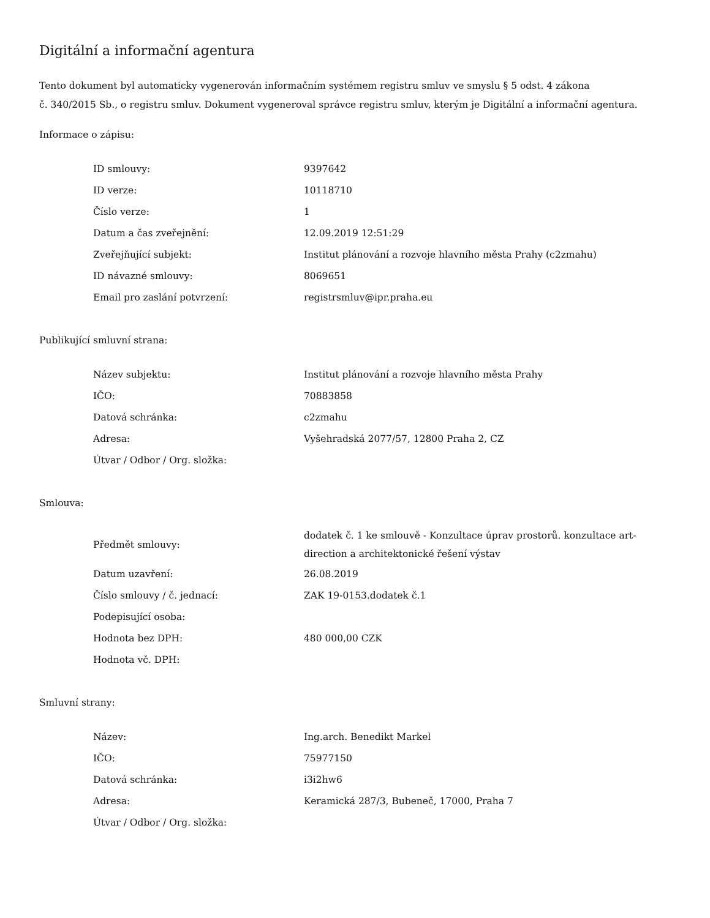Digitální a informační agentura
Tento dokument byl automaticky vygenerován informačním systémem registru smluv ve smyslu § 5 odst. 4 zákona
č. 340/2015 Sb., o registru smluv. Dokument vygeneroval správce registru smluv, kterým je Digitální a informační agentura.
Informace o zápisu:
| ID smlouvy: | 9397642 |
| ID verze: | 10118710 |
| Číslo verze: | 1 |
| Datum a čas zveřejnění: | 12.09.2019 12:51:29 |
| Zveřejňující subjekt: | Institut plánování a rozvoje hlavního města Prahy (c2zmahu) |
| ID návazné smlouvy: | 8069651 |
| Email pro zaslání potvrzení: | registrsmluv@ipr.praha.eu |
Publikující smluvní strana:
| Název subjektu: | Institut plánování a rozvoje hlavního města Prahy |
| IČO: | 70883858 |
| Datová schránka: | c2zmahu |
| Adresa: | Vyšehradská 2077/57, 12800 Praha 2, CZ |
| Útvar / Odbor / Org. složka: | |
Smlouva:
| Předmět smlouvy: | dodatek č. 1 ke smlouvě - Konzultace úprav prostorů. konzultace art-direction a architektonické řešení výstav |
| Datum uzavření: | 26.08.2019 |
| Číslo smlouvy / č. jednací: | ZAK 19-0153.dodatek č.1 |
| Podepisující osoba: | |
| Hodnota bez DPH: | 480 000,00 CZK |
| Hodnota vč. DPH: | |
Smluvní strany:
| Název: | Ing.arch. Benedikt Markel |
| IČO: | 75977150 |
| Datová schránka: | i3i2hw6 |
| Adresa: | Keramická 287/3, Bubeneč, 17000, Praha 7 |
| Útvar / Odbor / Org. složka: | |